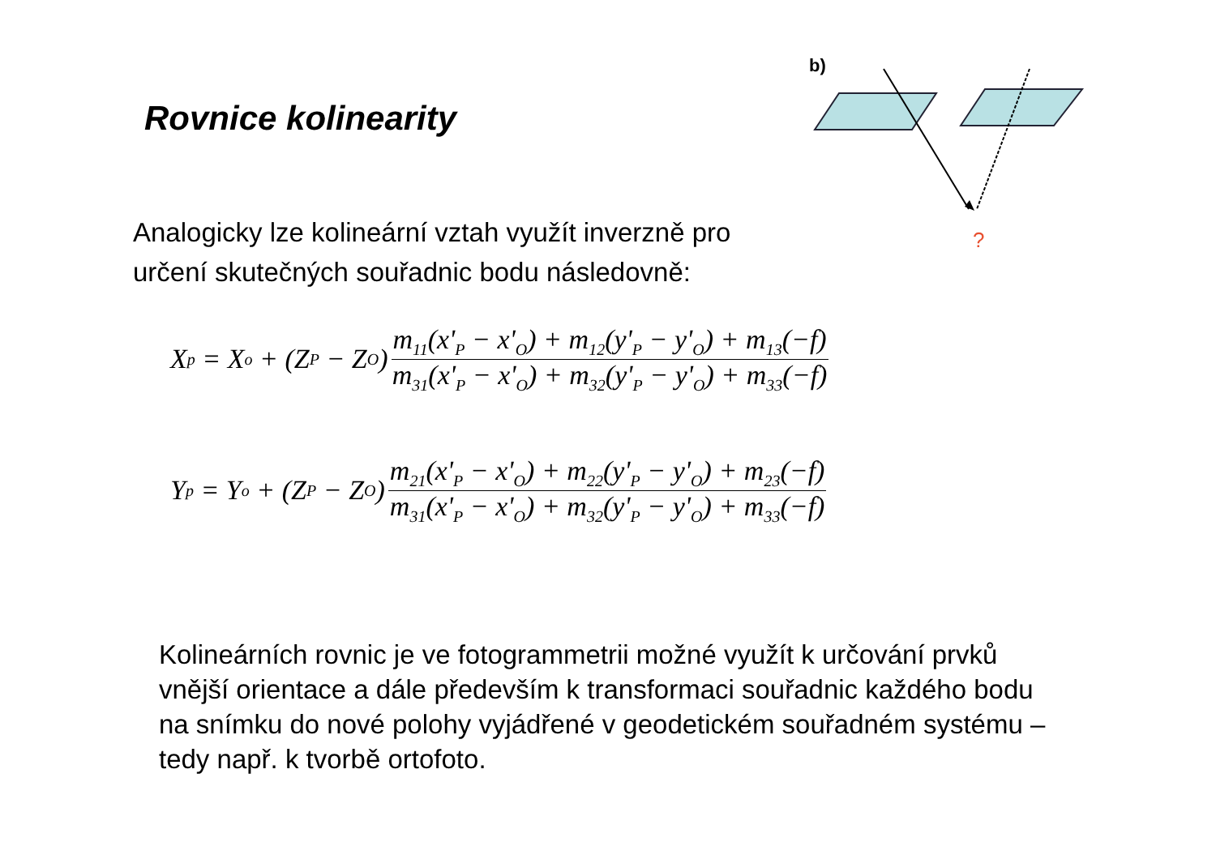Rovnice kolinearity
b)
?
Analogicky lze kolineární vztah využít inverzně pro určení skutečných souřadnic bodu následovně:
X<sub>p</sub> = X<sub>o</sub> + (Z<sub>P</sub> − Z<sub>O</sub>)
m<sub>11</sub>(x'<sub>P</sub> − x'<sub>O</sub>) + m<sub>12</sub>(y'<sub>P</sub> − y'<sub>O</sub>) + m<sub>13</sub>(−f)
m<sub>31</sub>(x'<sub>P</sub> − x'<sub>O</sub>) + m<sub>32</sub>(y'<sub>P</sub> − y'<sub>O</sub>) + m<sub>33</sub>(−f)
Y<sub>p</sub> = Y<sub>o</sub> + (Z<sub>P</sub> − Z<sub>O</sub>)
m<sub>21</sub>(x'<sub>P</sub> − x'<sub>O</sub>) + m<sub>22</sub>(y'<sub>P</sub> − y'<sub>O</sub>) + m<sub>23</sub>(−f)
m<sub>31</sub>(x'<sub>P</sub> − x'<sub>O</sub>) + m<sub>32</sub>(y'<sub>P</sub> − y'<sub>O</sub>) + m<sub>33</sub>(−f)
Kolineárních rovnic je ve fotogrammetrii možné využít k určování prvků vnější orientace a dále především k transformaci souřadnic každého bodu na snímku do nové polohy vyjádřené v geodetickém souřadném systému – tedy např. k tvorbě ortofoto.